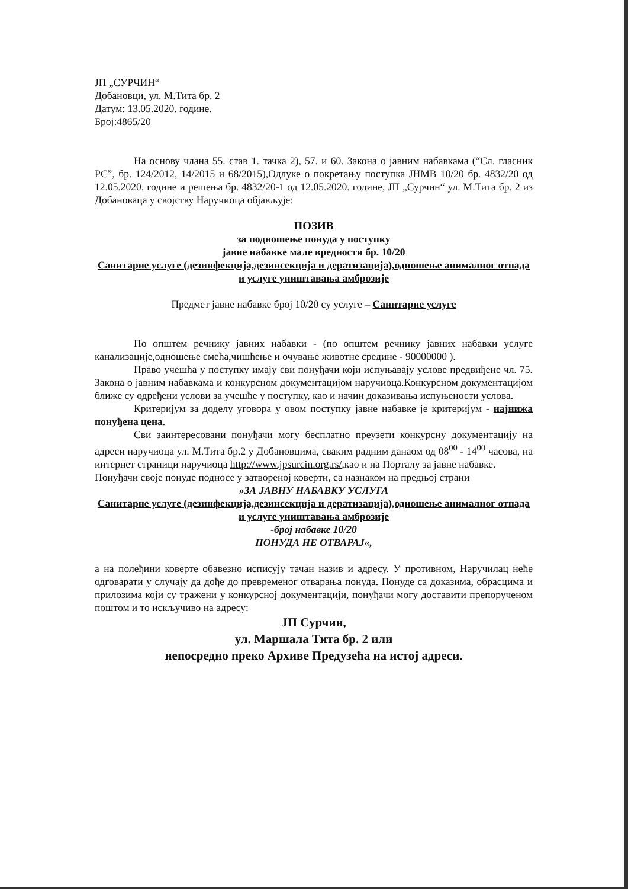ЈП „СУРЧИН“
Добановци, ул. М.Тита бр. 2
Датум: 13.05.2020. године.
Број:4865/20
На основу члана 55. став 1. тачка 2), 57. и 60. Закона о јавним набавкама (“Сл. гласник РС”, бр. 124/2012, 14/2015 и 68/2015),Одлуке о покретању поступка ЈНМВ 10/20 бр. 4832/20 од 12.05.2020. године и решења бр. 4832/20-1 од 12.05.2020. године, ЈП „Сурчин“ ул. М.Тита бр. 2 из Добановаца у својству Наручиоца објављује:
ПОЗИВ
за подношење понуда у поступку
јавне набавке мале вредности бр. 10/20
Санитарне услуге (дезинфекција,дезинсекција и дератизација),одношење анималног отпада и услуге уништавања амброзије
Предмет јавне набавке број 10/20 су услуге – Санитарне услуге
По општем речнику јавних набавки - (по општем речнику јавних набавки услуге канализације,одношење смећа,чишћење и очување животне средине - 90000000 ).
Право учешћа у поступку имају сви понуђачи који испуњавају услове предвиђене чл. 75. Закона о јавним набавкама и конкурсном документацијом наручиоца.Конкурсном документацијом ближе су одређени услови за учешће у поступку, као и начин доказивања испуњености услова.
Критеријум за доделу уговора у овом поступку јавне набавке је критеријум - најнижа понуђена цена.
Сви заинтересовани понуђачи могу бесплатно преузети конкурсну документацију на адреси наручиоца ул. М.Тита бр.2 у Добановцима, сваким радним данаом од 08<sup>00</sup> - 14<sup>00</sup> часова, на интернет страници наручиоца http://www.jpsurcin.org.rs/,као и на Порталу за јавне набавке.
Понуђачи своје понуде подносе у затвореној коверти, са назнаком на предњој страни
»ЗА ЈАВНУ НАБАВКУ УСЛУГА
Санитарне услуге (дезинфекција,дезинсекција и дератизација),одношење анималног отпада и услуге уништавања амброзије
-број набавке 10/20
ПОНУДА НЕ ОТВАРАЈ«,
а на полеђини коверте обавезно исписују тачан назив и адресу. У противном, Наручилац неће одговарати у случају да дође до превременог отварања понуда. Понуде са доказима, обрасцима и прилозима који су тражени у конкурсној документацији, понуђачи могу доставити препорученом поштом и то искључиво на адресу:
ЈП Сурчин,
ул. Маршала Тита бр. 2 или
непосредно преко Архиве Предузећа на истој адреси.